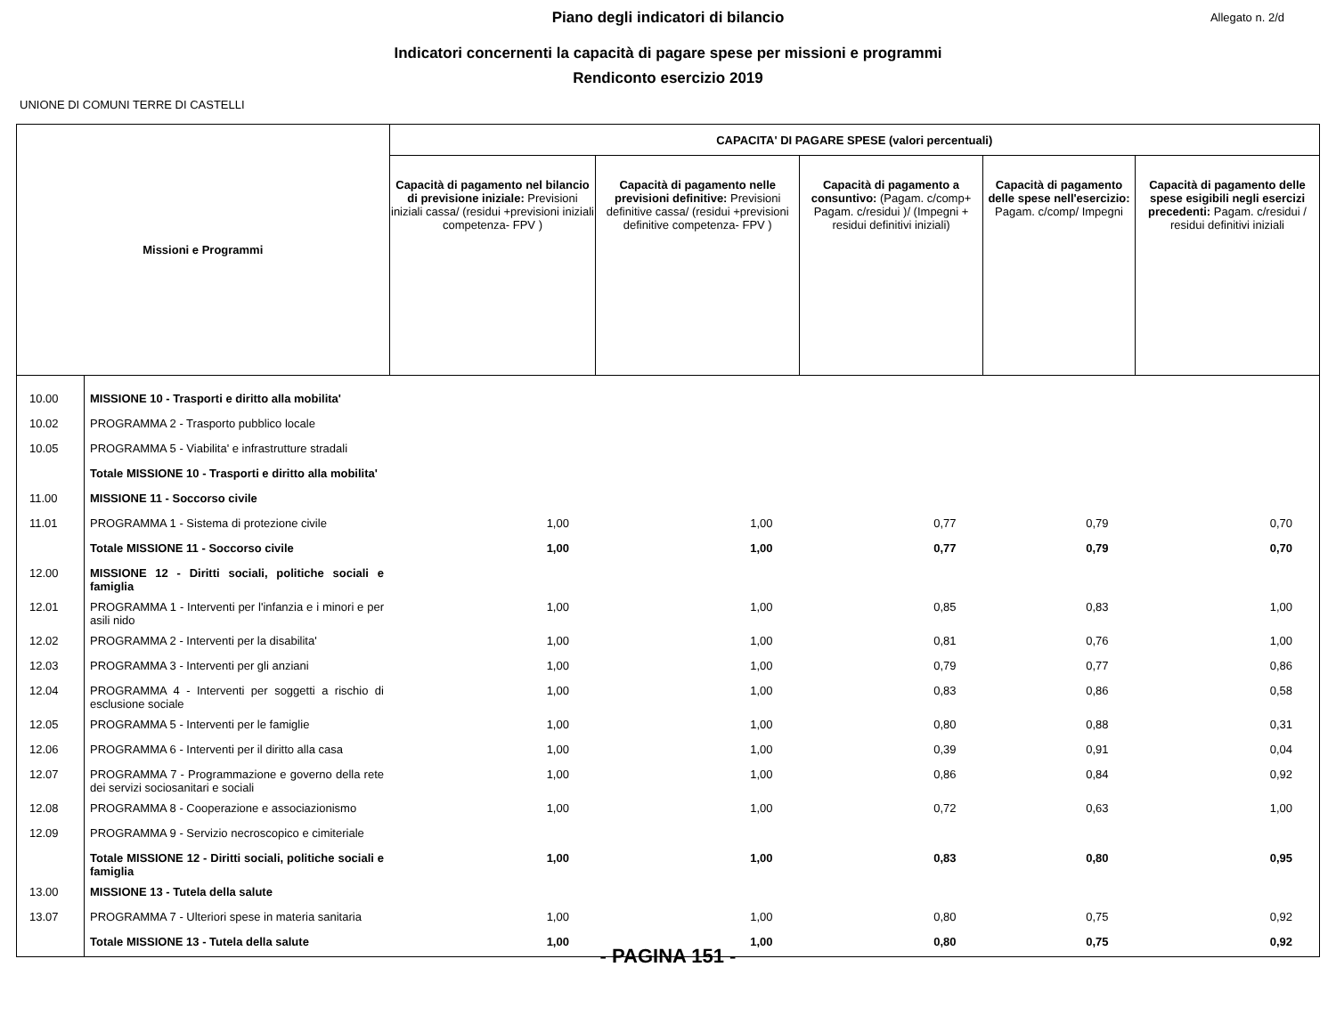Piano degli indicatori di bilancio
Allegato n. 2/d
Indicatori concernenti la capacità di pagare spese per missioni e programmi
Rendiconto esercizio 2019
UNIONE DI COMUNI TERRE DI CASTELLI
| Missioni e Programmi | | CAPACITA' DI PAGARE SPESE (valori percentuali) | | | | |
| --- | --- | --- | --- | --- | --- | --- |
| | | Capacità di pagamento nel bilancio di previsione iniziale: Previsioni iniziali cassa/ (residui +previsioni iniziali competenza- FPV ) | Capacità di pagamento nelle previsioni definitive: Previsioni definitive cassa/ (residui +previsioni definitive competenza- FPV ) | Capacità di pagamento a consuntivo: (Pagam. c/comp+ Pagam. c/residui )/ (Impegni + residui definitivi iniziali) | Capacità di pagamento delle spese nell'esercizio: Pagam. c/comp/ Impegni | Capacità di pagamento delle spese esigibili negli esercizi precedenti: Pagam. c/residui / residui definitivi iniziali |
| 10.00 | MISSIONE 10 - Trasporti e diritto alla mobilita' | | | | | |
| 10.02 | PROGRAMMA 2 - Trasporto pubblico locale | | | | | |
| 10.05 | PROGRAMMA 5 - Viabilita' e infrastrutture stradali | | | | | |
| | Totale MISSIONE 10 - Trasporti e diritto alla mobilita' | | | | | |
| 11.00 | MISSIONE 11 - Soccorso civile | | | | | |
| 11.01 | PROGRAMMA 1 - Sistema di protezione civile | 1,00 | 1,00 | 0,77 | 0,79 | 0,70 |
| | Totale MISSIONE 11 - Soccorso civile | 1,00 | 1,00 | 0,77 | 0,79 | 0,70 |
| 12.00 | MISSIONE 12 - Diritti sociali, politiche sociali e famiglia | | | | | |
| 12.01 | PROGRAMMA 1 - Interventi per l'infanzia e i minori e per asili nido | 1,00 | 1,00 | 0,85 | 0,83 | 1,00 |
| 12.02 | PROGRAMMA 2 - Interventi per la disabilita' | 1,00 | 1,00 | 0,81 | 0,76 | 1,00 |
| 12.03 | PROGRAMMA 3 - Interventi per gli anziani | 1,00 | 1,00 | 0,79 | 0,77 | 0,86 |
| 12.04 | PROGRAMMA 4 - Interventi per soggetti a rischio di esclusione sociale | 1,00 | 1,00 | 0,83 | 0,86 | 0,58 |
| 12.05 | PROGRAMMA 5 - Interventi per le famiglie | 1,00 | 1,00 | 0,80 | 0,88 | 0,31 |
| 12.06 | PROGRAMMA 6 - Interventi per il diritto alla casa | 1,00 | 1,00 | 0,39 | 0,91 | 0,04 |
| 12.07 | PROGRAMMA 7 - Programmazione e governo della rete dei servizi sociosanitari e sociali | 1,00 | 1,00 | 0,86 | 0,84 | 0,92 |
| 12.08 | PROGRAMMA 8 - Cooperazione e associazionismo | 1,00 | 1,00 | 0,72 | 0,63 | 1,00 |
| 12.09 | PROGRAMMA 9 - Servizio necroscopico e cimiteriale | | | | | |
| | Totale MISSIONE 12 - Diritti sociali, politiche sociali e famiglia | 1,00 | 1,00 | 0,83 | 0,80 | 0,95 |
| 13.00 | MISSIONE 13 - Tutela della salute | | | | | |
| 13.07 | PROGRAMMA 7 - Ulteriori spese in materia sanitaria | 1,00 | 1,00 | 0,80 | 0,75 | 0,92 |
| | Totale MISSIONE 13 - Tutela della salute | 1,00 | 1,00 | 0,80 | 0,75 | 0,92 |
- PAGINA 151 -